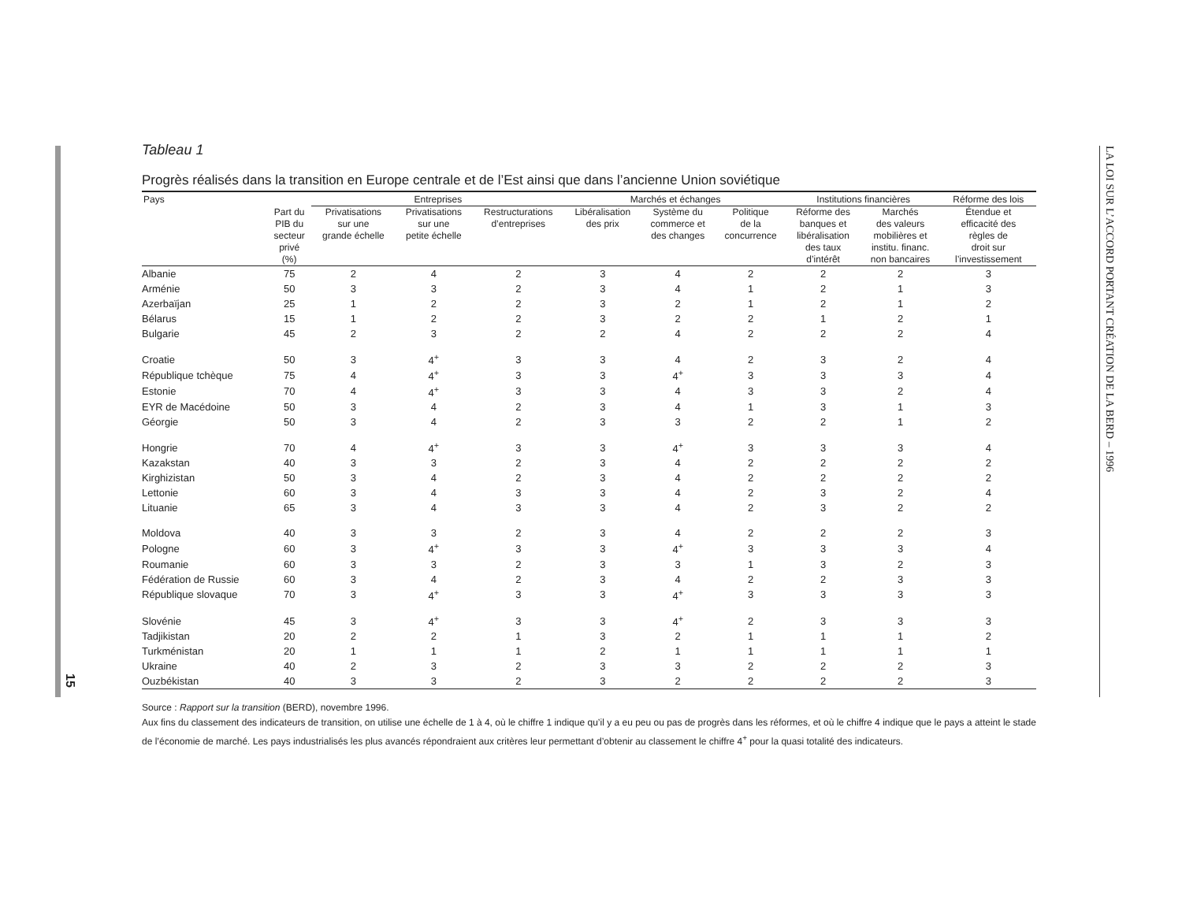15
LA LOI SUR L’ACCORD PORTANT CRÉATION DE LA BERD – 1996
Tableau 1
Progrès réalisés dans la transition en Europe centrale et de l’Est ainsi que dans l’ancienne Union soviétique
| Pays | | Entreprises | | | Marchés et échanges | | | Institutions financières | | Réforme des lois |
| --- | --- | --- | --- | --- | --- | --- | --- | --- | --- | --- |
| | Part du PIB du secteur privé (%) | Privatisations sur une grande échelle | Privatisations sur une petite échelle | Restructurations d’entreprises | Libéralisation des prix | Système du commerce et des changes | Politique de la concurrence | Réforme des banques et libéralisation des taux d’intérêt | Marchés des valeurs mobilières et institu. financ. non bancaires | Étendue et efficacité des règles de droit sur l’investissement |
| Albanie | 75 | 2 | 4 | 2 | 3 | 4 | 2 | 2 | 2 | 3 |
| Arménie | 50 | 3 | 3 | 2 | 3 | 4 | 1 | 2 | 1 | 3 |
| Azerbaïjan | 25 | 1 | 2 | 2 | 3 | 2 | 1 | 2 | 1 | 2 |
| Bélarus | 15 | 1 | 2 | 2 | 3 | 2 | 2 | 1 | 2 | 1 |
| Bulgarie | 45 | 2 | 3 | 2 | 2 | 4 | 2 | 2 | 2 | 4 |
| Croatie | 50 | 3 | 4<sup>+</sup> | 3 | 3 | 4 | 2 | 3 | 2 | 4 |
| République tchèque | 75 | 4 | 4<sup>+</sup> | 3 | 3 | 4<sup>+</sup> | 3 | 3 | 3 | 4 |
| Estonie | 70 | 4 | 4<sup>+</sup> | 3 | 3 | 4 | 3 | 3 | 2 | 4 |
| EYR de Macédoine | 50 | 3 | 4 | 2 | 3 | 4 | 1 | 3 | 1 | 3 |
| Géorgie | 50 | 3 | 4 | 2 | 3 | 3 | 2 | 2 | 1 | 2 |
| Hongrie | 70 | 4 | 4<sup>+</sup> | 3 | 3 | 4<sup>+</sup> | 3 | 3 | 3 | 4 |
| Kazakstan | 40 | 3 | 3 | 2 | 3 | 4 | 2 | 2 | 2 | 2 |
| Kirghizistan | 50 | 3 | 4 | 2 | 3 | 4 | 2 | 2 | 2 | 2 |
| Lettonie | 60 | 3 | 4 | 3 | 3 | 4 | 2 | 3 | 2 | 4 |
| Lituanie | 65 | 3 | 4 | 3 | 3 | 4 | 2 | 3 | 2 | 2 |
| Moldova | 40 | 3 | 3 | 2 | 3 | 4 | 2 | 2 | 2 | 3 |
| Pologne | 60 | 3 | 4<sup>+</sup> | 3 | 3 | 4<sup>+</sup> | 3 | 3 | 3 | 4 |
| Roumanie | 60 | 3 | 3 | 2 | 3 | 3 | 1 | 3 | 2 | 3 |
| Fédération de Russie | 60 | 3 | 4 | 2 | 3 | 4 | 2 | 2 | 3 | 3 |
| République slovaque | 70 | 3 | 4<sup>+</sup> | 3 | 3 | 4<sup>+</sup> | 3 | 3 | 3 | 3 |
| Slovénie | 45 | 3 | 4<sup>+</sup> | 3 | 3 | 4<sup>+</sup> | 2 | 3 | 3 | 3 |
| Tadjikistan | 20 | 2 | 2 | 1 | 3 | 2 | 1 | 1 | 1 | 2 |
| Turkménistan | 20 | 1 | 1 | 1 | 2 | 1 | 1 | 1 | 1 | 1 |
| Ukraine | 40 | 2 | 3 | 2 | 3 | 3 | 2 | 2 | 2 | 3 |
| Ouzbékistan | 40 | 3 | 3 | 2 | 3 | 2 | 2 | 2 | 2 | 3 |
Source : Rapport sur la transition (BERD), novembre 1996.
Aux fins du classement des indicateurs de transition, on utilise une échelle de 1 à 4, où le chiffre 1 indique qu’il y a eu peu ou pas de progrès dans les réformes, et où le chiffre 4 indique que le pays a atteint le stade de l’économie de marché. Les pays industrialisés les plus avancés répondraient aux critères leur permettant d’obtenir au classement le chiffre 4<sup>+</sup> pour la quasi totalité des indicateurs.